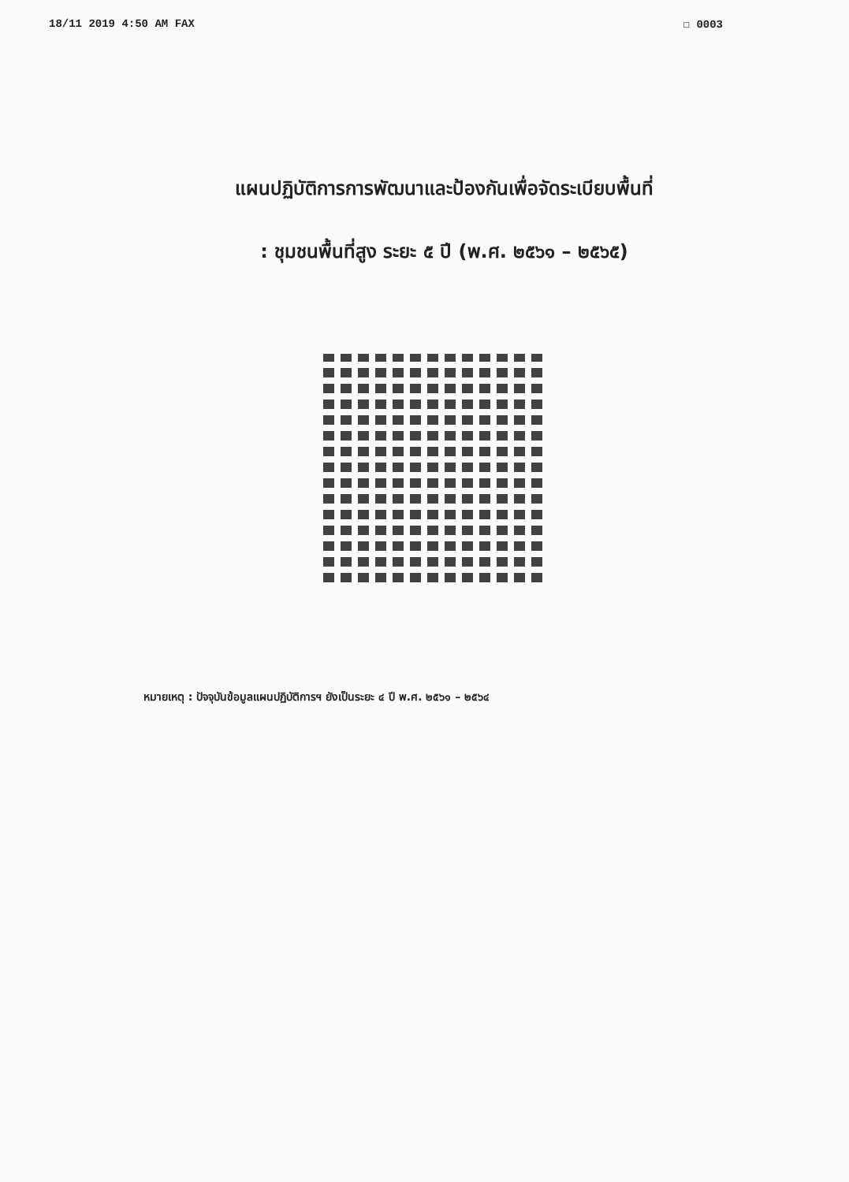18/11 2019 4:50 AM FAX ☐ 0003
แผนปฏิบัติการการพัฒนาและป้องกันเพื่อจัดระเบียบพื้นที่
: ชุมชนพื้นที่สูง ระยะ ๕ ปี (พ.ศ. ๒๕๖๑ – ๒๕๖๕)
หมายเหตุ : ปัจจุบันข้อมูลแผนปฏิบัติการฯ ยังเป็นระยะ ๔ ปี พ.ศ. ๒๕๖๑ – ๒๕๖๔